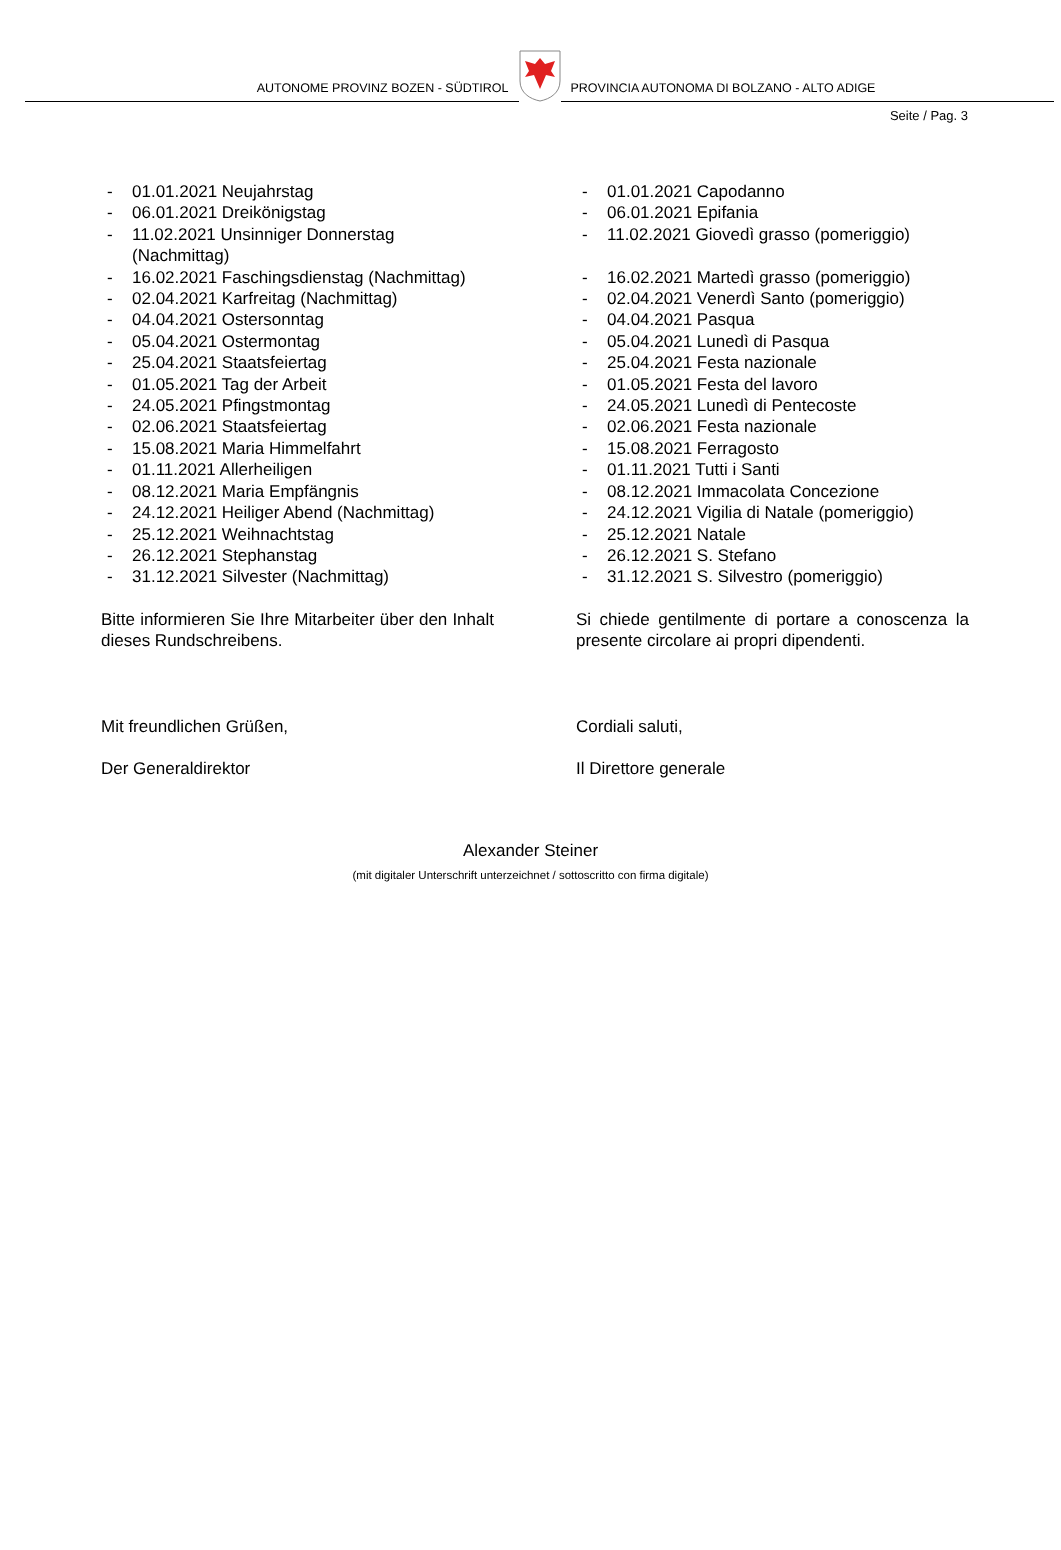AUTONOME PROVINZ BOZEN - SÜDTIROL
PROVINCIA AUTONOMA DI BOLZANO - ALTO ADIGE
Seite / Pag. 3
- 01.01.2021 Neujahrstag
- 06.01.2021 Dreikönigstag
- 11.02.2021 Unsinniger Donnerstag (Nachmittag)
- 16.02.2021 Faschingsdienstag (Nachmittag)
- 02.04.2021 Karfreitag (Nachmittag)
- 04.04.2021 Ostersonntag
- 05.04.2021 Ostermontag
- 25.04.2021 Staatsfeiertag
- 01.05.2021 Tag der Arbeit
- 24.05.2021 Pfingstmontag
- 02.06.2021 Staatsfeiertag
- 15.08.2021 Maria Himmelfahrt
- 01.11.2021 Allerheiligen
- 08.12.2021 Maria Empfängnis
- 24.12.2021 Heiliger Abend (Nachmittag)
- 25.12.2021 Weihnachtstag
- 26.12.2021 Stephanstag
- 31.12.2021 Silvester (Nachmittag)
Bitte informieren Sie Ihre Mitarbeiter über den Inhalt dieses Rundschreibens.
Mit freundlichen Grüßen,
Der Generaldirektor
- 01.01.2021 Capodanno
- 06.01.2021 Epifania
- 11.02.2021 Giovedì grasso (pomeriggio)
- 16.02.2021 Martedì grasso (pomeriggio)
- 02.04.2021 Venerdì Santo (pomeriggio)
- 04.04.2021 Pasqua
- 05.04.2021 Lunedì di Pasqua
- 25.04.2021 Festa nazionale
- 01.05.2021 Festa del lavoro
- 24.05.2021 Lunedì di Pentecoste
- 02.06.2021 Festa nazionale
- 15.08.2021 Ferragosto
- 01.11.2021 Tutti i Santi
- 08.12.2021 Immacolata Concezione
- 24.12.2021 Vigilia di Natale (pomeriggio)
- 25.12.2021 Natale
- 26.12.2021 S. Stefano
- 31.12.2021 S. Silvestro (pomeriggio)
Si chiede gentilmente di portare a conoscenza la presente circolare ai propri dipendenti.
Cordiali saluti,
Il Direttore generale
Alexander Steiner
(mit digitaler Unterschrift unterzeichnet / sottoscritto con firma digitale)